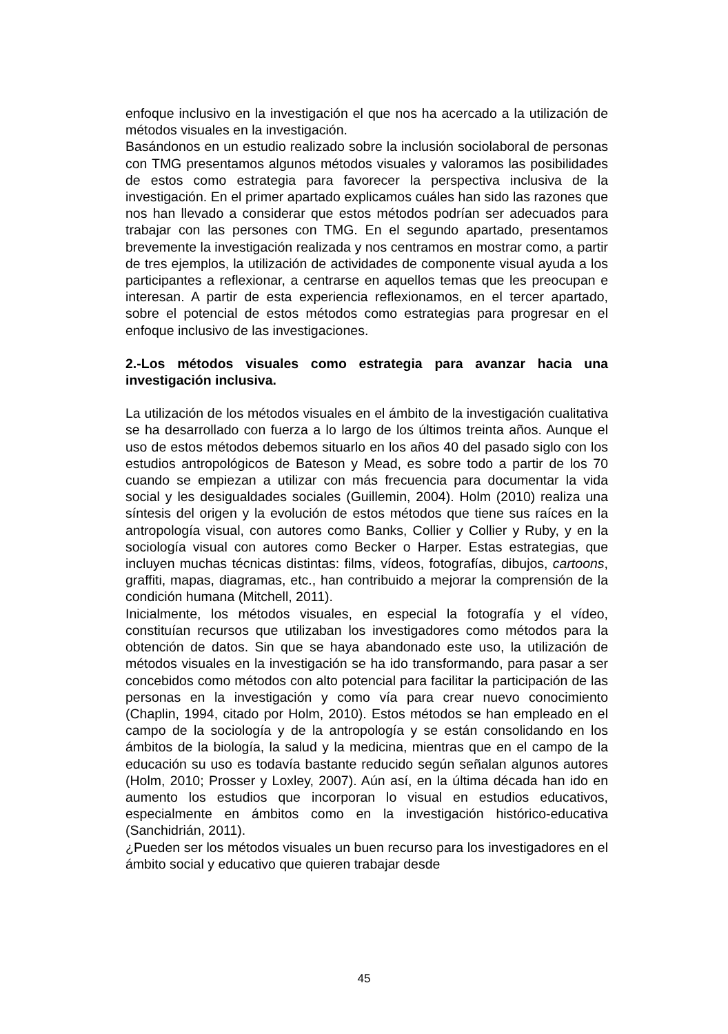enfoque inclusivo en la investigación el que nos ha acercado a la utilización de métodos visuales en la investigación.
Basándonos en un estudio realizado sobre la inclusión sociolaboral de personas con TMG presentamos algunos métodos visuales y valoramos las posibilidades de estos como estrategia para favorecer la perspectiva inclusiva de la investigación. En el primer apartado explicamos cuáles han sido las razones que nos han llevado a considerar que estos métodos podrían ser adecuados para trabajar con las persones con TMG. En el segundo apartado, presentamos brevemente la investigación realizada y nos centramos en mostrar como, a partir de tres ejemplos, la utilización de actividades de componente visual ayuda a los participantes a reflexionar, a centrarse en aquellos temas que les preocupan e interesan. A partir de esta experiencia reflexionamos, en el tercer apartado, sobre el potencial de estos métodos como estrategias para progresar en el enfoque inclusivo de las investigaciones.
2.-Los métodos visuales como estrategia para avanzar hacia una investigación inclusiva.
La utilización de los métodos visuales en el ámbito de la investigación cualitativa se ha desarrollado con fuerza a lo largo de los últimos treinta años. Aunque el uso de estos métodos debemos situarlo en los años 40 del pasado siglo con los estudios antropológicos de Bateson y Mead, es sobre todo a partir de los 70 cuando se empiezan a utilizar con más frecuencia para documentar la vida social y les desigualdades sociales (Guillemin, 2004). Holm (2010) realiza una síntesis del origen y la evolución de estos métodos que tiene sus raíces en la antropología visual, con autores como Banks, Collier y Collier y Ruby, y en la sociología visual con autores como Becker o Harper. Estas estrategias, que incluyen muchas técnicas distintas: films, vídeos, fotografías, dibujos, cartoons, graffiti, mapas, diagramas, etc., han contribuido a mejorar la comprensión de la condición humana (Mitchell, 2011).
Inicialmente, los métodos visuales, en especial la fotografía y el vídeo, constituían recursos que utilizaban los investigadores como métodos para la obtención de datos. Sin que se haya abandonado este uso, la utilización de métodos visuales en la investigación se ha ido transformando, para pasar a ser concebidos como métodos con alto potencial para facilitar la participación de las personas en la investigación y como vía para crear nuevo conocimiento (Chaplin, 1994, citado por Holm, 2010). Estos métodos se han empleado en el campo de la sociología y de la antropología y se están consolidando en los ámbitos de la biología, la salud y la medicina, mientras que en el campo de la educación su uso es todavía bastante reducido según señalan algunos autores (Holm, 2010; Prosser y Loxley, 2007). Aún así, en la última década han ido en aumento los estudios que incorporan lo visual en estudios educativos, especialmente en ámbitos como en la investigación histórico-educativa (Sanchidrián, 2011).
¿Pueden ser los métodos visuales un buen recurso para los investigadores en el ámbito social y educativo que quieren trabajar desde
45